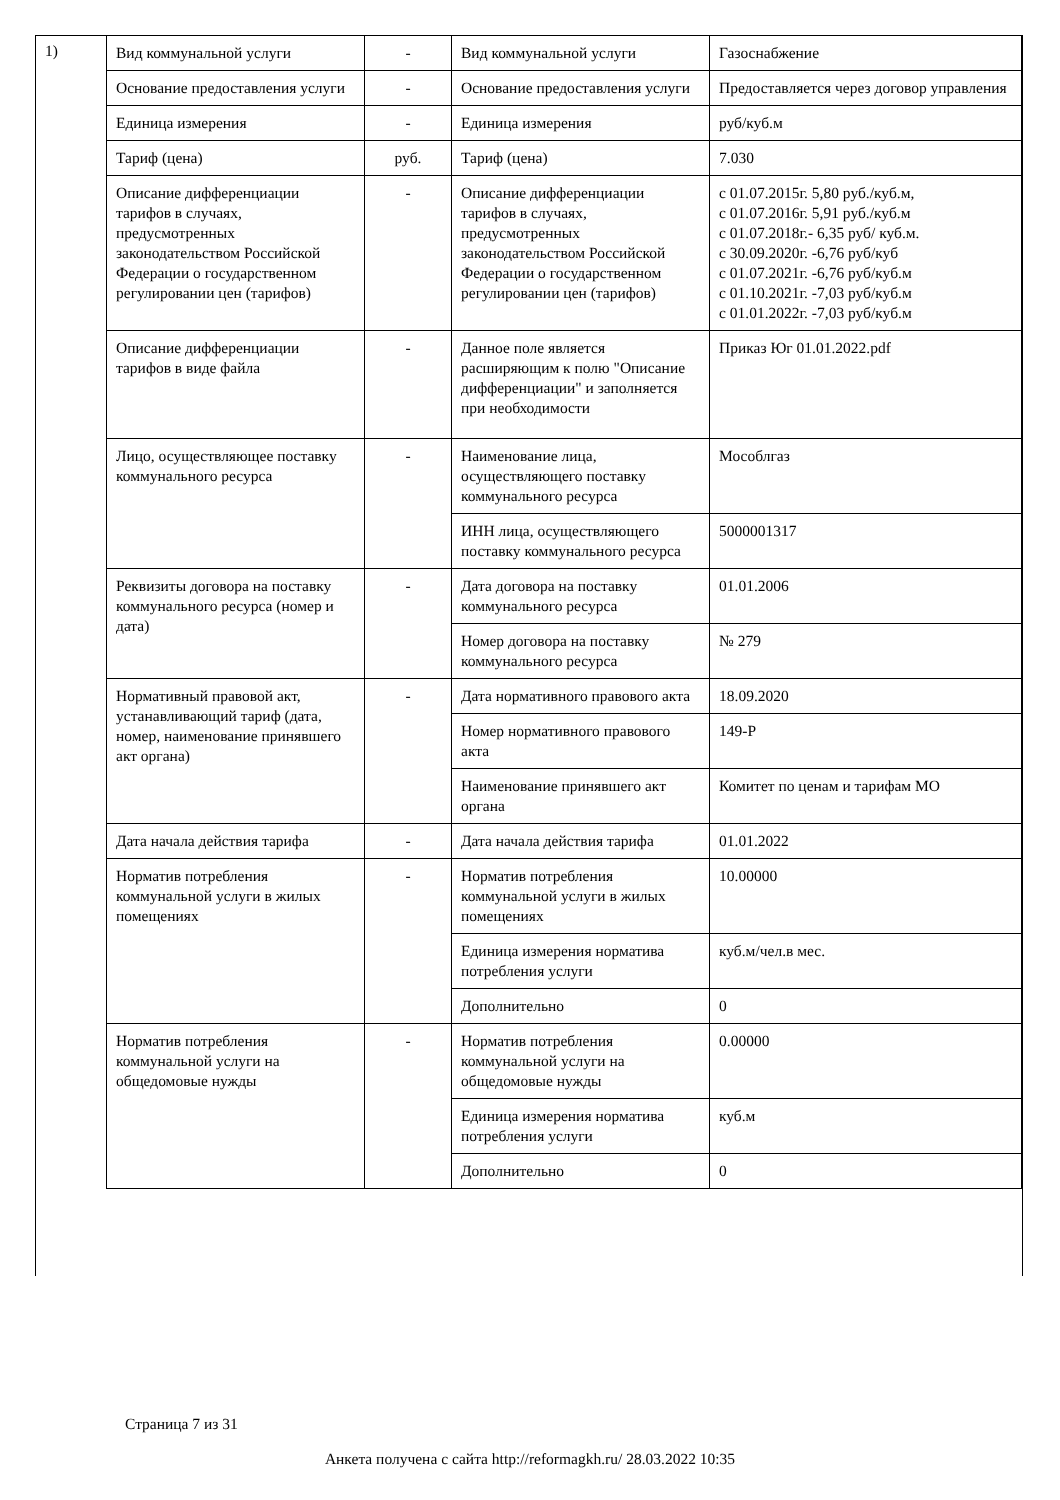1)
| Вид коммунальной услуги | - | Вид коммунальной услуги | Газоснабжение |
| Основание предоставления услуги | - | Основание предоставления услуги | Предоставляется через договор управления |
| Единица измерения | - | Единица измерения | руб/куб.м |
| Тариф (цена) | руб. | Тариф (цена) | 7.030 |
| Описание дифференциации тарифов в случаях, предусмотренных законодательством Российской Федерации о государственном регулировании цен (тарифов) | - | Описание дифференциации тарифов в случаях, предусмотренных законодательством Российской Федерации о государственном регулировании цен (тарифов) | с 01.07.2015г. 5,80 руб./куб.м, с 01.07.2016г. 5,91 руб./куб.м с 01.07.2018г.- 6,35 руб/ куб.м. с 30.09.2020г. -6,76 руб/куб с 01.07.2021г. -6,76 руб/куб.м с 01.10.2021г. -7,03 руб/куб.м с 01.01.2022г. -7,03 руб/куб.м |
| Описание дифференциации тарифов в виде файла | - | Данное поле является расширяющим к полю "Описание дифференциации" и заполняется при необходимости | Приказ Юг 01.01.2022.pdf |
| Лицо, осуществляющее поставку коммунального ресурса | - | Наименование лица, осуществляющего поставку коммунального ресурса | Мособлгаз |
| | | ИНН лица, осуществляющего поставку коммунального ресурса | 5000001317 |
| Реквизиты договора на поставку коммунального ресурса (номер и дата) | - | Дата договора на поставку коммунального ресурса | 01.01.2006 |
| | | Номер договора на поставку коммунального ресурса | № 279 |
| Нормативный правовой акт, устанавливающий тариф (дата, номер, наименование принявшего акт органа) | - | Дата нормативного правового акта | 18.09.2020 |
| | | Номер нормативного правового акта | 149-Р |
| | | Наименование принявшего акт органа | Комитет по ценам и тарифам МО |
| Дата начала действия тарифа | - | Дата начала действия тарифа | 01.01.2022 |
| Норматив потребления коммунальной услуги в жилых помещениях | - | Норматив потребления коммунальной услуги в жилых помещениях | 10.00000 |
| | | Единица измерения норматива потребления услуги | куб.м/чел.в мес. |
| | | Дополнительно | 0 |
| Норматив потребления коммунальной услуги на общедомовые нужды | - | Норматив потребления коммунальной услуги на общедомовые нужды | 0.00000 |
| | | Единица измерения норматива потребления услуги | куб.м |
| | | Дополнительно | 0 |
Страница 7 из 31
Анкета получена с сайта http://reformagkh.ru/ 28.03.2022 10:35